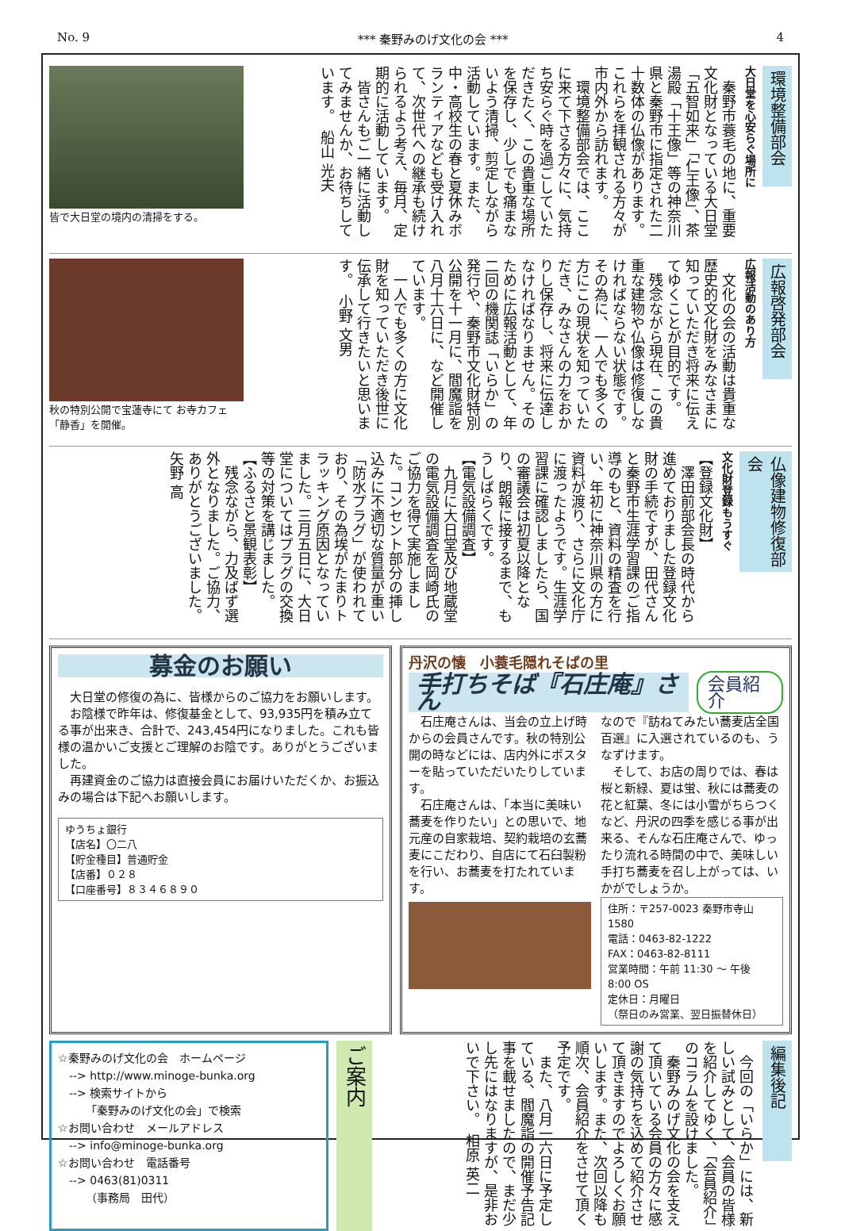No. 9 *** 秦野みのげ文化の会 *** 4
環境整備部会
大日堂を心安らぐ場所に
　秦野市蓑毛の地に、重要文化財となっている大日堂「五智如来」「仁王像」、茶湯殿「十王像」等の神奈川県と秦野市に指定された二十数体の仏像があります。これらを拝観される方々が市内外から訪れます。
　環境整備部会では、ここに来て下さる方々に、気持ち安らぐ時を過ごしていただきたく、この貴重な場所を保存し、少しでも痛まないよう清掃、剪定しながら活動しています。また、中・高校生の春と夏休みボランティアなども受け入れて、次世代への継承も続けられるよう考え、毎月、定期的に活動しています。
　皆さんもご一緒に活動してみませんか、お待ちしています。　船山 光夫
皆で大日堂の境内の清掃をする。
広報啓発部会
広報活動のあり方
　文化の会の活動は貴重な歴史的文化財をみなさまに知っていただき将来に伝えてゆくことが目的です。
　残念ながら現在、この貴重な建物や仏像は修復しなければならない状態です。その為に、一人でも多くの方にこの現状を知っていただき、みなさんの力をおかりし保存し、将来に伝達しなければなりません。そのために広報活動として、年二回の機関誌「いらか」の発行や、秦野市文化財特別公開を十一月に、閻魔詣を八月十六日に、など開催しています。
　一人でも多くの方に文化財を知っていただき後世に伝承して行きたいと思います。　小野 文男
秋の特別公開で宝蓮寺にて お寺カフェ「静香」を開催。
仏像建物修復部会
文化財登録もうすぐ
【登録文化財】
　澤田前部会長の時代から進めておりました登録文化財の手続ですが、田代さんと秦野市生涯学習課のご指導のもと、資料の精査を行い、年初に神奈川県の方に資料が渡り、さらに文化庁に渡ったようです。生涯学習課に確認しましたら、国の審議会は初夏以降となり、朗報に接するまで、もうしばらくです。
【電気設備調査】
　九月に大日堂及び地蔵堂の電気設備調査を岡崎氏のご協力を得て実施しました。コンセント部分の挿し込みに不適切な質量が重い「防水プラグ」が使われており、その為埃がたまりトラッキング原因となっていました。三月五日に、大日堂についてはプラグの交換等の対策を講じました。
【ふるさと景観表彰】
　残念ながら、力及ばず選外となりました。ご協力、ありがとうございました。　矢野 高
募金のお願い
　大日堂の修復の為に、皆様からのご協力をお願いします。
　お陰様で昨年は、修復基金として、93,935円を積み立てる事が出来き、合計で、243,454円になりました。これも皆様の温かいご支援とご理解のお陰です。ありがとうございました。
　再建資金のご協力は直接会員にお届けいただくか、お振込みの場合は下記へお願いします。
ゆうちょ銀行
【店名】〇二八
【貯金種目】普通貯金
【店番】０２８
【口座番号】８３４６８９０
丹沢の懐　小蓑毛隠れそばの里
手打ちそば『石庄庵』さん 会員紹介
　石庄庵さんは、当会の立上げ時からの会員さんです。秋の特別公開の時などには、店内外にポスターを貼っていただいたりしています。
　石庄庵さんは、「本当に美味い蕎麦を作りたい」との思いで、地元産の自家栽培、契約栽培の玄蕎麦にこだわり、自店にて石臼製粉を行い、お蕎麦を打たれています。
なので『訪ねてみたい蕎麦店全国百選』に入選されているのも、うなずけます。
　そして、お店の周りでは、春は桜と新緑、夏は蛍、秋には蕎麦の花と紅葉、冬には小雪がちらつくなど、丹沢の四季を感じる事が出来る、そんな石庄庵さんで、ゆったり流れる時間の中で、美味しい手打ち蕎麦を召し上がっては、いかがでしょうか。
住所：〒257-0023 秦野市寺山1580
電話：0463-82-1222
FAX：0463-82-8111
営業時間：午前 11:30 ～ 午後 8:00 OS
定休日：月曜日
（祭日のみ営業、翌日振替休日）
☆秦野みのげ文化の会　ホームページ
　--> http://www.minoge-bunka.org
　--> 検索サイトから
　　　「秦野みのげ文化の会」で検索
☆お問い合わせ　メールアドレス
　--> info@minoge-bunka.org
☆お問い合わせ　電話番号
　--> 0463(81)0311
　　　（事務局　田代）
ご案内
　今回の「いらか」には、新しい試みとして、会員の皆様を紹介してゆく、「会員紹介」のコラムを設けました。
　秦野みのげ文化の会を支えて頂いている会員の方々に感謝の気持ちを込めて紹介させて頂きますのでよろしくお願いします。また、次回以降も順次、会員紹介をさせて頂く予定です。
　また、八月一六日に予定している、閻魔詣の開催予告記事を載せましたので、まだ少し先にはなりますが、是非おいで下さい。　相原 英二
編集後記